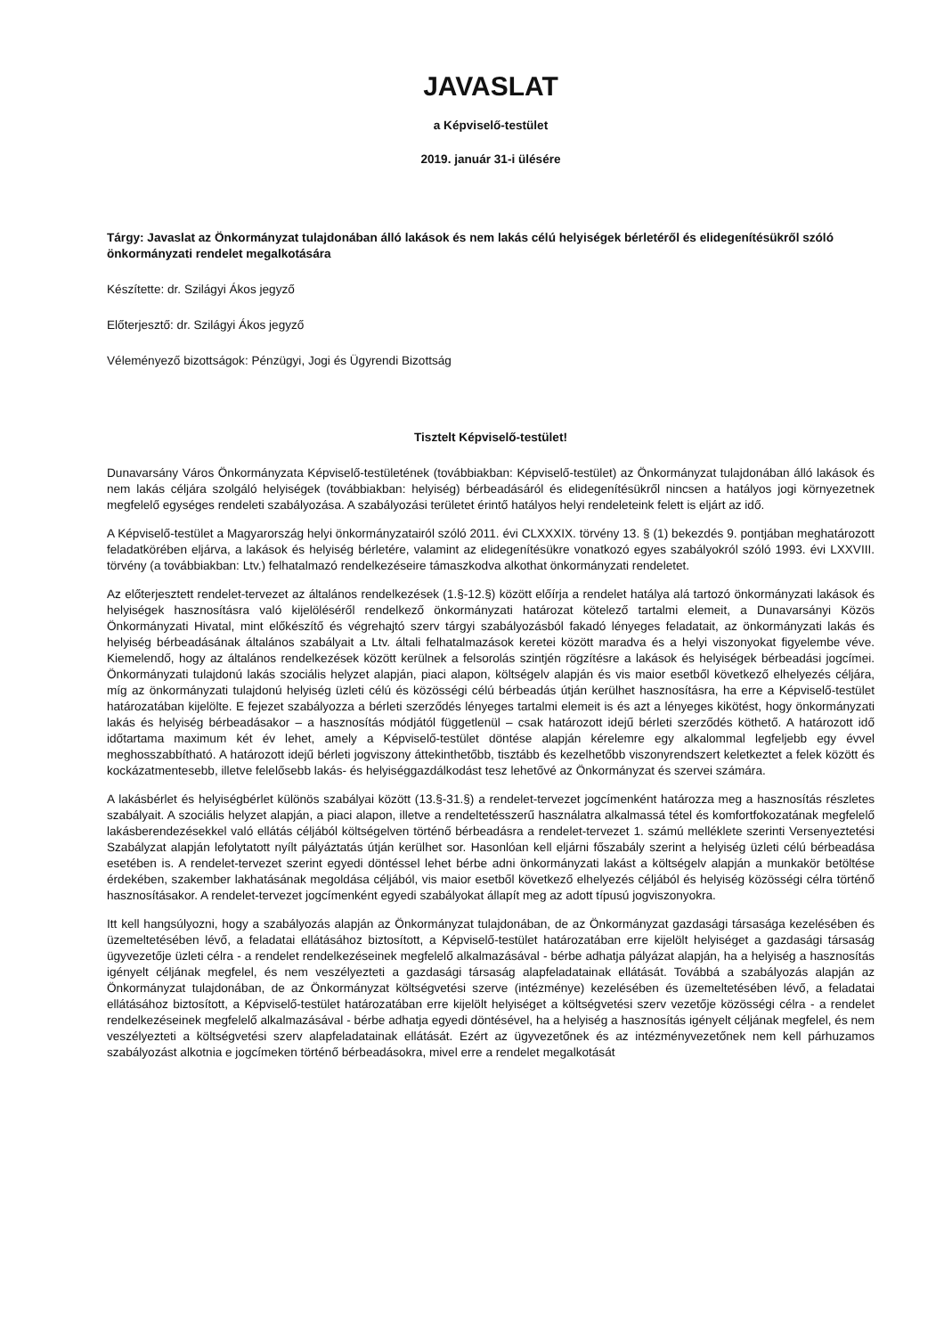JAVASLAT
a Képviselő-testület
2019. január 31-i ülésére
Tárgy: Javaslat az Önkormányzat tulajdonában álló lakások és nem lakás célú helyiségek bérletéről és elidegenítésükről szóló önkormányzati rendelet megalkotására
Készítette: dr. Szilágyi Ákos jegyző
Előterjesztő: dr. Szilágyi Ákos jegyző
Véleményező bizottságok: Pénzügyi, Jogi és Ügyrendi Bizottság
Tisztelt Képviselő-testület!
Dunavarsány Város Önkormányzata Képviselő-testületének (továbbiakban: Képviselő-testület) az Önkormányzat tulajdonában álló lakások és nem lakás céljára szolgáló helyiségek (továbbiakban: helyiség) bérbeadásáról és elidegenítésükről nincsen a hatályos jogi környezetnek megfelelő egységes rendeleti szabályozása. A szabályozási területet érintő hatályos helyi rendeleteink felett is eljárt az idő.
A Képviselő-testület a Magyarország helyi önkormányzatairól szóló 2011. évi CLXXXIX. törvény 13. § (1) bekezdés 9. pontjában meghatározott feladatkörében eljárva, a lakások és helyiség bérletére, valamint az elidegenítésükre vonatkozó egyes szabályokról szóló 1993. évi LXXVIII. törvény (a továbbiakban: Ltv.) felhatalmazó rendelkezéseire támaszkodva alkothat önkormányzati rendeletet.
Az előterjesztett rendelet-tervezet az általános rendelkezések (1.§-12.§) között előírja a rendelet hatálya alá tartozó önkormányzati lakások és helyiségek hasznosításra való kijelöléséről rendelkező önkormányzati határozat kötelező tartalmi elemeit, a Dunavarsányi Közös Önkormányzati Hivatal, mint előkészítő és végrehajtó szerv tárgyi szabályozásból fakadó lényeges feladatait, az önkormányzati lakás és helyiség bérbeadásának általános szabályait a Ltv. általi felhatalmazások keretei között maradva és a helyi viszonyokat figyelembe véve. Kiemelendő, hogy az általános rendelkezések között kerülnek a felsorolás szintjén rögzítésre a lakások és helyiségek bérbeadási jogcímei. Önkormányzati tulajdonú lakás szociális helyzet alapján, piaci alapon, költségelv alapján és vis maior esetből következő elhelyezés céljára, míg az önkormányzati tulajdonú helyiség üzleti célú és közösségi célú bérbeadás útján kerülhet hasznosításra, ha erre a Képviselő-testület határozatában kijelölte. E fejezet szabályozza a bérleti szerződés lényeges tartalmi elemeit is és azt a lényeges kikötést, hogy önkormányzati lakás és helyiség bérbeadásakor – a hasznosítás módjától függetlenül – csak határozott idejű bérleti szerződés köthető. A határozott idő időtartama maximum két év lehet, amely a Képviselő-testület döntése alapján kérelemre egy alkalommal legfeljebb egy évvel meghosszabbítható. A határozott idejű bérleti jogviszony áttekinthetőbb, tisztább és kezelhetőbb viszonyrendszert keletkeztet a felek között és kockázatmentesebb, illetve felelősebb lakás- és helyiséggazdálkodást tesz lehetővé az Önkormányzat és szervei számára.
A lakásbérlet és helyiségbérlet különös szabályai között (13.§-31.§) a rendelet-tervezet jogcímenként határozza meg a hasznosítás részletes szabályait. A szociális helyzet alapján, a piaci alapon, illetve a rendeltetésszerű használatra alkalmassá tétel és komfortfokozatának megfelelő lakásberendezésekkel való ellátás céljából költségelven történő bérbeadásra a rendelet-tervezet 1. számú melléklete szerinti Versenyeztetési Szabályzat alapján lefolytatott nyílt pályáztatás útján kerülhet sor. Hasonlóan kell eljárni főszabály szerint a helyiség üzleti célú bérbeadása esetében is. A rendelet-tervezet szerint egyedi döntéssel lehet bérbe adni önkormányzati lakást a költségelv alapján a munkakör betöltése érdekében, szakember lakhatásának megoldása céljából, vis maior esetből következő elhelyezés céljából és helyiség közösségi célra történő hasznosításakor. A rendelet-tervezet jogcímenként egyedi szabályokat állapít meg az adott típusú jogviszonyokra.
Itt kell hangsúlyozni, hogy a szabályozás alapján az Önkormányzat tulajdonában, de az Önkormányzat gazdasági társasága kezelésében és üzemeltetésében lévő, a feladatai ellátásához biztosított, a Képviselő-testület határozatában erre kijelölt helyiséget a gazdasági társaság ügyvezetője üzleti célra - a rendelet rendelkezéseinek megfelelő alkalmazásával - bérbe adhatja pályázat alapján, ha a helyiség a hasznosítás igényelt céljának megfelel, és nem veszélyezteti a gazdasági társaság alapfeladatainak ellátását. Továbbá a szabályozás alapján az Önkormányzat tulajdonában, de az Önkormányzat költségvetési szerve (intézménye) kezelésében és üzemeltetésében lévő, a feladatai ellátásához biztosított, a Képviselő-testület határozatában erre kijelölt helyiséget a költségvetési szerv vezetője közösségi célra - a rendelet rendelkezéseinek megfelelő alkalmazásával - bérbe adhatja egyedi döntésével, ha a helyiség a hasznosítás igényelt céljának megfelel, és nem veszélyezteti a költségvetési szerv alapfeladatainak ellátását. Ezért az ügyvezetőnek és az intézményvezetőnek nem kell párhuzamos szabályozást alkotnia e jogcímeken történő bérbeadásokra, mivel erre a rendelet megalkotását